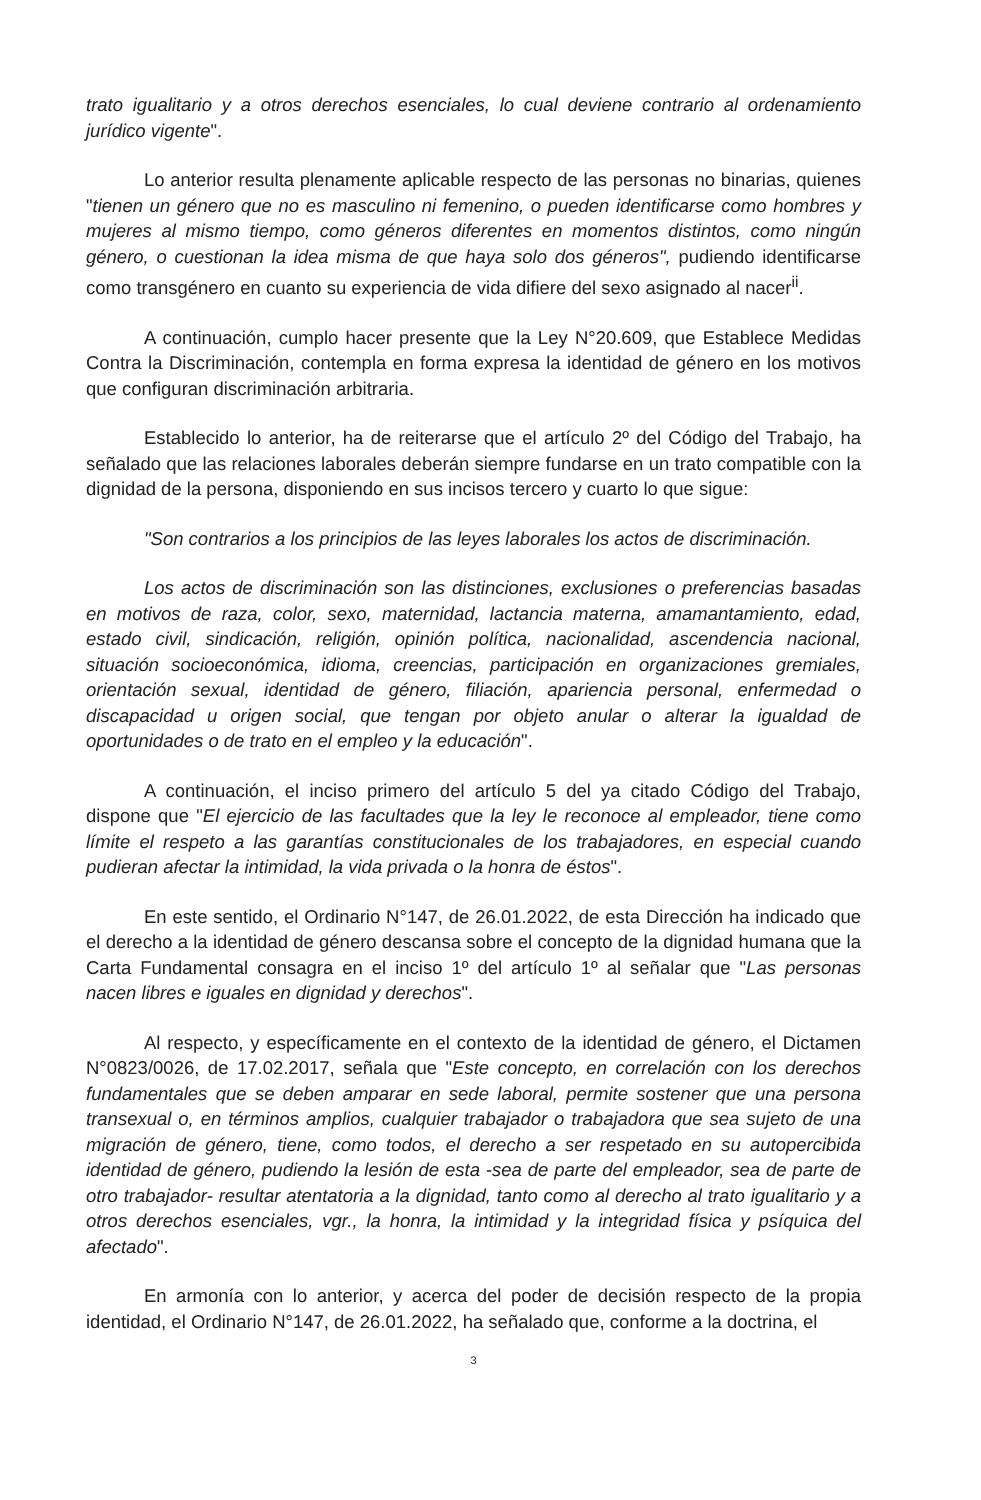trato igualitario y a otros derechos esenciales, lo cual deviene contrario al ordenamiento jurídico vigente".
Lo anterior resulta plenamente aplicable respecto de las personas no binarias, quienes "tienen un género que no es masculino ni femenino, o pueden identificarse como hombres y mujeres al mismo tiempo, como géneros diferentes en momentos distintos, como ningún género, o cuestionan la idea misma de que haya solo dos géneros", pudiendo identificarse como transgénero en cuanto su experiencia de vida difiere del sexo asignado al nacer<sup>ii</sup>.
A continuación, cumplo hacer presente que la Ley N°20.609, que Establece Medidas Contra la Discriminación, contempla en forma expresa la identidad de género en los motivos que configuran discriminación arbitraria.
Establecido lo anterior, ha de reiterarse que el artículo 2º del Código del Trabajo, ha señalado que las relaciones laborales deberán siempre fundarse en un trato compatible con la dignidad de la persona, disponiendo en sus incisos tercero y cuarto lo que sigue:
"Son contrarios a los principios de las leyes laborales los actos de discriminación.
Los actos de discriminación son las distinciones, exclusiones o preferencias basadas en motivos de raza, color, sexo, maternidad, lactancia materna, amamantamiento, edad, estado civil, sindicación, religión, opinión política, nacionalidad, ascendencia nacional, situación socioeconómica, idioma, creencias, participación en organizaciones gremiales, orientación sexual, identidad de género, filiación, apariencia personal, enfermedad o discapacidad u origen social, que tengan por objeto anular o alterar la igualdad de oportunidades o de trato en el empleo y la educación".
A continuación, el inciso primero del artículo 5 del ya citado Código del Trabajo, dispone que "El ejercicio de las facultades que la ley le reconoce al empleador, tiene como límite el respeto a las garantías constitucionales de los trabajadores, en especial cuando pudieran afectar la intimidad, la vida privada o la honra de éstos".
En este sentido, el Ordinario N°147, de 26.01.2022, de esta Dirección ha indicado que el derecho a la identidad de género descansa sobre el concepto de la dignidad humana que la Carta Fundamental consagra en el inciso 1º del artículo 1º al señalar que "Las personas nacen libres e iguales en dignidad y derechos".
Al respecto, y específicamente en el contexto de la identidad de género, el Dictamen N°0823/0026, de 17.02.2017, señala que "Este concepto, en correlación con los derechos fundamentales que se deben amparar en sede laboral, permite sostener que una persona transexual o, en términos amplios, cualquier trabajador o trabajadora que sea sujeto de una migración de género, tiene, como todos, el derecho a ser respetado en su autopercibida identidad de género, pudiendo la lesión de esta -sea de parte del empleador, sea de parte de otro trabajador- resultar atentatoria a la dignidad, tanto como al derecho al trato igualitario y a otros derechos esenciales, vgr., la honra, la intimidad y la integridad física y psíquica del afectado".
En armonía con lo anterior, y acerca del poder de decisión respecto de la propia identidad, el Ordinario N°147, de 26.01.2022, ha señalado que, conforme a la doctrina, el
3